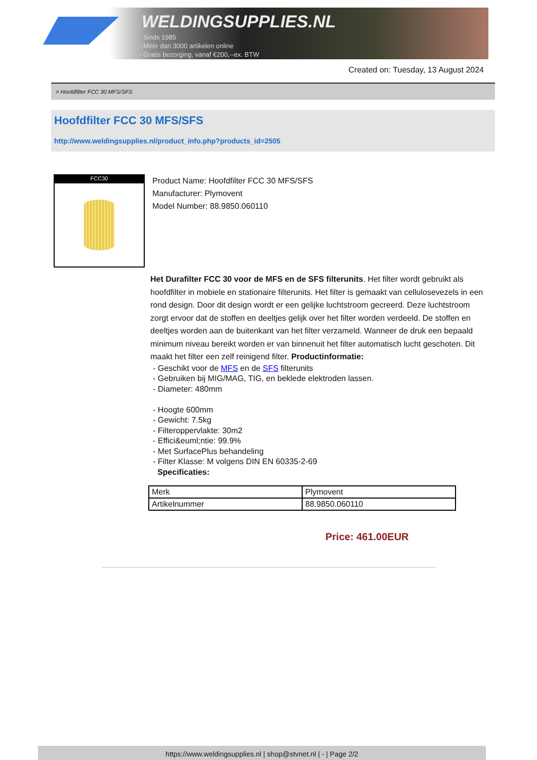WELDINGSUPPLIES.NL
- Sinds 1985
- Méér dan 3000 artikelen online
- Gratis bezorging, vanaf €200,--ex. BTW
Created on: Tuesday, 13 August 2024
> Hoofdfilter FCC 30 MFS/SFS
Hoofdfilter FCC 30 MFS/SFS
http://www.weldingsupplies.nl/product_info.php?products_id=2505
FCC30
Product Name: Hoofdfilter FCC 30 MFS/SFS
Manufacturer: Plymovent
Model Number: 88.9850.060110
Het Durafilter FCC 30 voor de MFS en de SFS filterunits. Het filter wordt gebruikt als hoofdfilter in mobiele en stationaire filterunits. Het filter is gemaakt van cellulosevezels in een rond design. Door dit design wordt er een gelijke luchtstroom gecreerd. Deze luchtstroom zorgt ervoor dat de stoffen en deeltjes gelijk over het filter worden verdeeld. De stoffen en deeltjes worden aan de buitenkant van het filter verzameld. Wanneer de druk een bepaald minimum niveau bereikt worden er van binnenuit het filter automatisch lucht geschoten. Dit maakt het filter een zelf reinigend filter. Productinformatie:
- Geschikt voor de MFS en de SFS filterunits
- Gebruiken bij MIG/MAG, TIG, en beklede elektroden lassen.
- Diameter: 480mm
- Hoogte 600mm
- Gewicht: 7.5kg
- Filteroppervlakte: 30m2
- Effici&euml;ntie: 99.9%
- Met SurfacePlus behandeling
- Filter Klasse: M volgens DIN EN 60335-2-69
Specificaties:
| Merk | Plymovent |
| Artikelnummer | 88.9850.060110 |
Price: 461.00EUR
https://www.weldingsupplies.nl | shop@stvnet.nl | - | Page 2/2